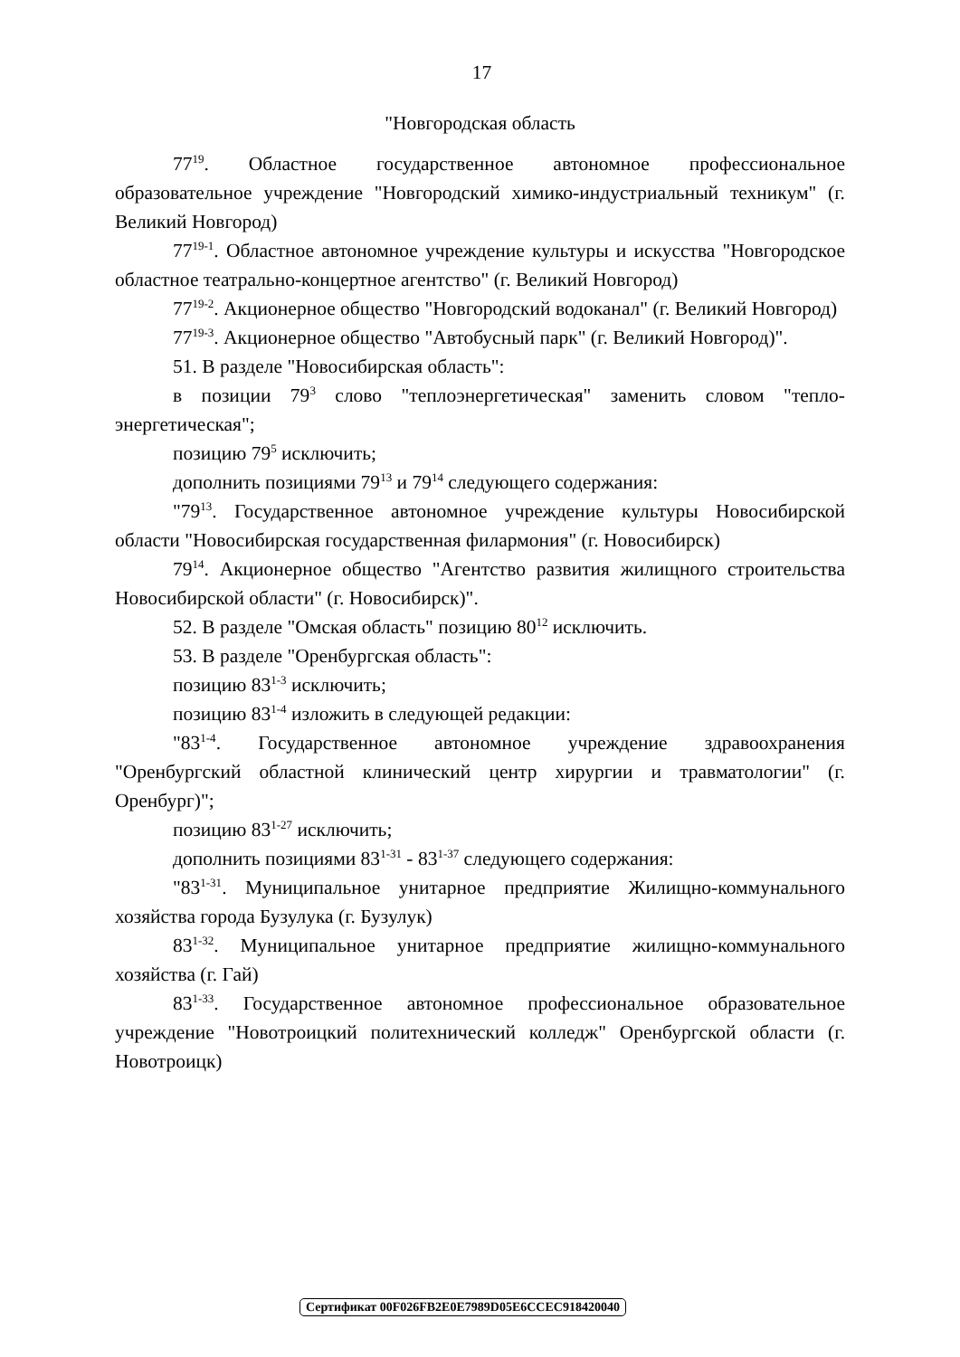17
"Новгородская область
77<sup>19</sup>. Областное государственное автономное профессиональное образовательное учреждение "Новгородский химико-индустриальный техникум" (г. Великий Новгород)
77<sup>19-1</sup>. Областное автономное учреждение культуры и искусства "Новгородское областное театрально-концертное агентство" (г. Великий Новгород)
77<sup>19-2</sup>. Акционерное общество "Новгородский водоканал" (г. Великий Новгород)
77<sup>19-3</sup>. Акционерное общество "Автобусный парк" (г. Великий Новгород)".
51. В разделе "Новосибирская область":
в позиции 79<sup>3</sup> слово "теплоэнергетическая" заменить словом "тепло-энергетическая";
позицию 79<sup>5</sup> исключить;
дополнить позициями 79<sup>13</sup> и 79<sup>14</sup> следующего содержания:
"79<sup>13</sup>. Государственное автономное учреждение культуры Новосибирской области "Новосибирская государственная филармония" (г. Новосибирск)
79<sup>14</sup>. Акционерное общество "Агентство развития жилищного строительства Новосибирской области" (г. Новосибирск)".
52. В разделе "Омская область" позицию 80<sup>12</sup> исключить.
53. В разделе "Оренбургская область":
позицию 83<sup>1-3</sup> исключить;
позицию 83<sup>1-4</sup> изложить в следующей редакции:
"83<sup>1-4</sup>. Государственное автономное учреждение здравоохранения "Оренбургский областной клинический центр хирургии и травматологии" (г. Оренбург)";
позицию 83<sup>1-27</sup> исключить;
дополнить позициями 83<sup>1-31</sup> - 83<sup>1-37</sup> следующего содержания:
"83<sup>1-31</sup>. Муниципальное унитарное предприятие Жилищно-коммунального хозяйства города Бузулука (г. Бузулук)
83<sup>1-32</sup>. Муниципальное унитарное предприятие жилищно-коммунального хозяйства (г. Гай)
83<sup>1-33</sup>. Государственное автономное профессиональное образовательное учреждение "Новотроицкий политехнический колледж" Оренбургской области (г. Новотроицк)
Сертификат 00F026FB2E0E7989D05E6CCEC918420040